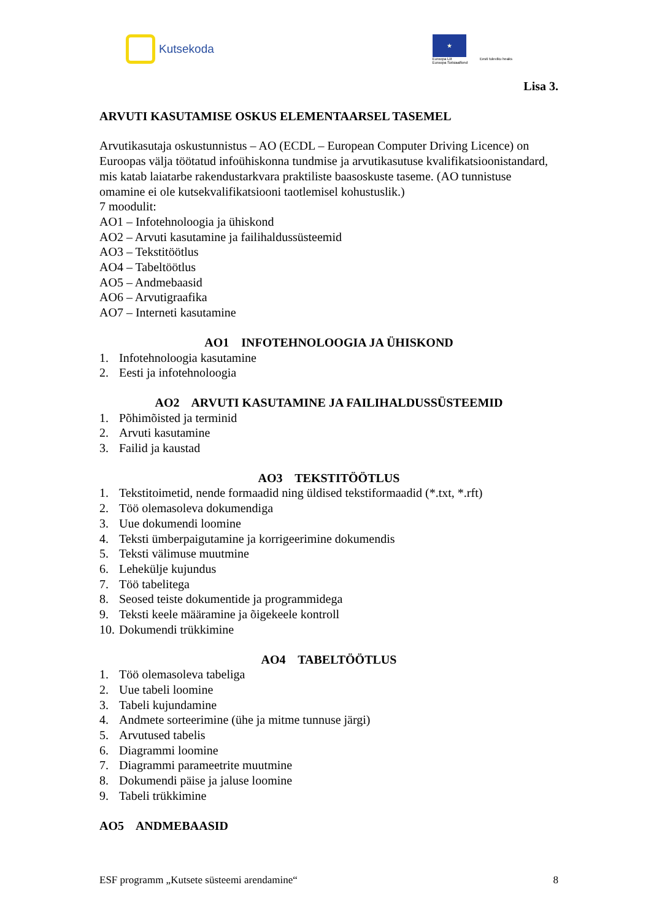Kutsekoda
★
Euroopa Liit
Euroopa Sotsiaalfond
Eesti tuleviku heaks
Lisa 3.
ARVUTI KASUTAMISE OSKUS ELEMENTAARSEL TASEMEL
Arvutikasutaja oskustunnistus – AO (ECDL – European Computer Driving Licence) on Euroopas välja töötatud infoühiskonna tundmise ja arvutikasutuse kvalifikatsioonistandard, mis katab laiatarbe rakendustarkvara praktiliste baasoskuste taseme. (AO tunnistuse omamine ei ole kutsekvalifikatsiooni taotlemisel kohustuslik.)
7 moodulit:
AO1 – Infotehnoloogia ja ühiskond
AO2 – Arvuti kasutamine ja failihaldussüsteemid
AO3 – Tekstitöötlus
AO4 – Tabeltöötlus
AO5 – Andmebaasid
AO6 – Arvutigraafika
AO7 – Interneti kasutamine
AO1 INFOTEHNOLOOGIA JA ÜHISKOND
1. Infotehnoloogia kasutamine
2. Eesti ja infotehnoloogia
AO2 ARVUTI KASUTAMINE JA FAILIHALDUSSÜSTEEMID
1. Põhimõisted ja terminid
2. Arvuti kasutamine
3. Failid ja kaustad
AO3 TEKSTITÖÖTLUS
1. Tekstitoimetid, nende formaadid ning üldised tekstiformaadid (*.txt, *.rft)
2. Töö olemasoleva dokumendiga
3. Uue dokumendi loomine
4. Teksti ümberpaigutamine ja korrigeerimine dokumendis
5. Teksti välimuse muutmine
6. Lehekülje kujundus
7. Töö tabelitega
8. Seosed teiste dokumentide ja programmidega
9. Teksti keele määramine ja õigekeele kontroll
10. Dokumendi trükkimine
AO4 TABELTÖÖTLUS
1. Töö olemasoleva tabeliga
2. Uue tabeli loomine
3. Tabeli kujundamine
4. Andmete sorteerimine (ühe ja mitme tunnuse järgi)
5. Arvutused tabelis
6. Diagrammi loomine
7. Diagrammi parameetrite muutmine
8. Dokumendi päise ja jaluse loomine
9. Tabeli trükkimine
AO5 ANDMEBAASID
ESF programm „Kutsete süsteemi arendamine“ 8